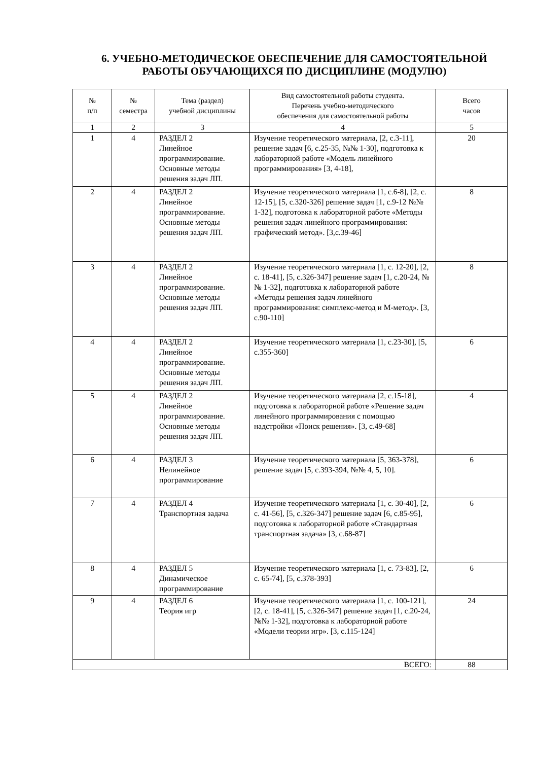6. УЧЕБНО-МЕТОДИЧЕСКОЕ ОБЕСПЕЧЕНИЕ ДЛЯ САМОСТОЯТЕЛЬНОЙ
РАБОТЫ ОБУЧАЮЩИХСЯ ПО ДИСЦИПЛИНЕ (МОДУЛЮ)
| № п/п | № семестра | Тема (раздел) учебной дисциплины | Вид самостоятельной работы студента. Перечень учебно-методического обеспечения для самостоятельной работы | Всего часов |
| --- | --- | --- | --- | --- |
| 1 | 2 | 3 | 4 | 5 |
| 1 | 4 | РАЗДЕЛ 2 Линейное программирование. Основные методы решения задач ЛП. | Изучение теоретического материала, [2, с.3-11], решение задач [6, с.25-35, №№ 1-30], подготовка к лабораторной работе «Модель линейного программирования» [3, 4-18], | 20 |
| 2 | 4 | РАЗДЕЛ 2 Линейное программирование. Основные методы решения задач ЛП. | Изучение теоретического материала [1, с.6-8], [2, с. 12-15], [5, с.320-326] решение задач [1, с.9-12 №№ 1-32], подготовка к лабораторной работе «Методы решения задач линейного программирования: графический метод». [3,с.39-46] | 8 |
| 3 | 4 | РАЗДЕЛ 2 Линейное программирование. Основные методы решения задач ЛП. | Изучение теоретического материала [1, с. 12-20], [2, с. 18-41], [5, с.326-347] решение задач [1, с.20-24, №№ 1-32], подготовка к лабораторной работе «Методы решения задач линейного программирования: симплекс-метод и М-метод». [3, с.90-110] | 8 |
| 4 | 4 | РАЗДЕЛ 2 Линейное программирование. Основные методы решения задач ЛП. | Изучение теоретического материала [1, с.23-30], [5, с.355-360] | 6 |
| 5 | 4 | РАЗДЕЛ 2 Линейное программирование. Основные методы решения задач ЛП. | Изучение теоретического материала [2, с.15-18], подготовка к лабораторной работе «Решение задач линейного программирования с помощью надстройки «Поиск решения». [3, с.49-68] | 4 |
| 6 | 4 | РАЗДЕЛ 3 Нелинейное программирование | Изучение теоретического материала [5, 363-378], решение задач [5, с.393-394, №№ 4, 5, 10]. | 6 |
| 7 | 4 | РАЗДЕЛ 4 Транспортная задача | Изучение теоретического материала [1, с. 30-40], [2, с. 41-56], [5, с.326-347] решение задач [6, с.85-95], подготовка к лабораторной работе «Стандартная транспортная задача» [3, с.68-87] | 6 |
| 8 | 4 | РАЗДЕЛ 5 Динамическое программирование | Изучение теоретического материала [1, с. 73-83], [2, с. 65-74], [5, с.378-393] | 6 |
| 9 | 4 | РАЗДЕЛ 6 Теория игр | Изучение теоретического материала [1, с. 100-121], [2, с. 18-41], [5, с.326-347] решение задач [1, с.20-24, №№ 1-32], подготовка к лабораторной работе «Модели теории игр». [3, с.115-124] | 24 |
| ВСЕГО: | | | | 88 |